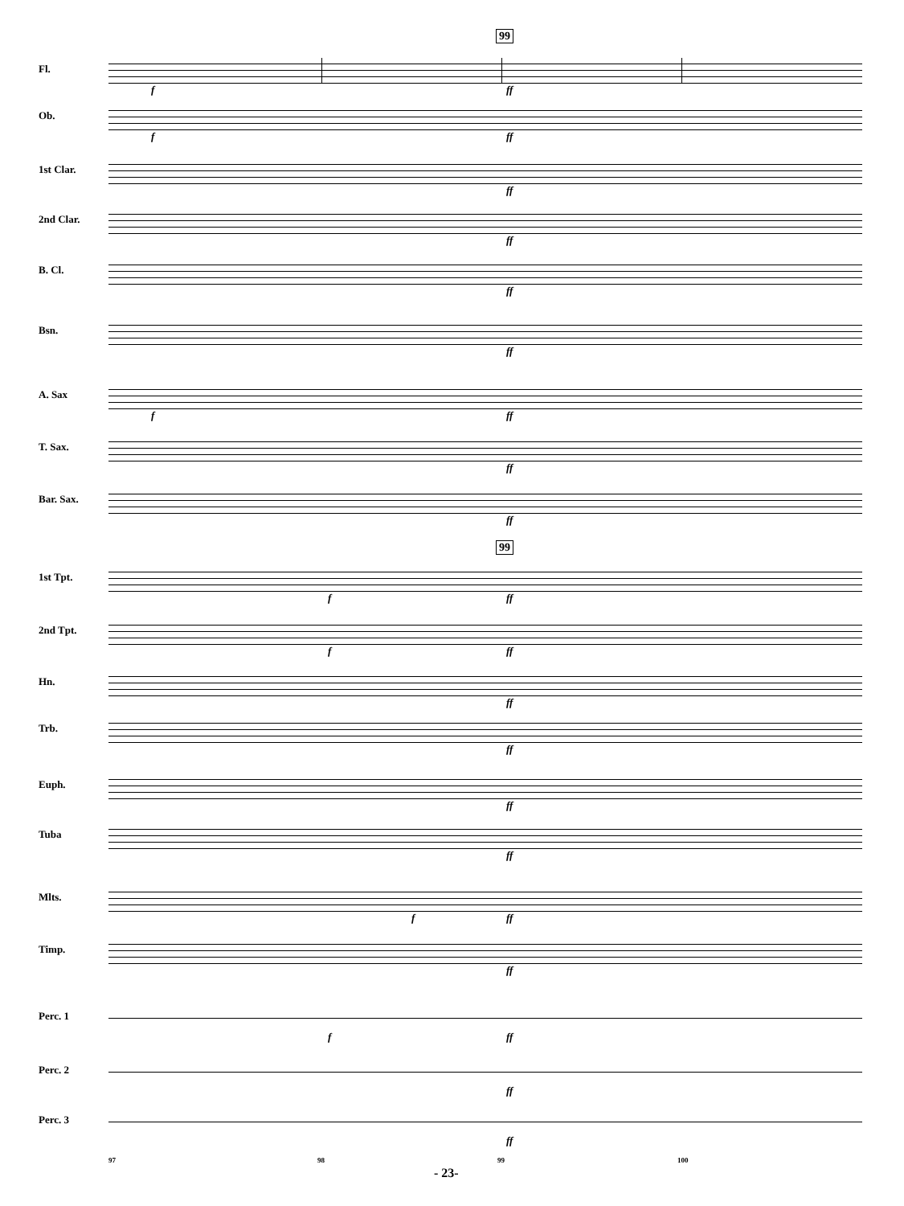99
Fl.
f ff
Ob.
f ff
1st Clar.
ff
2nd Clar.
ff
B. Cl.
ff
Bsn.
ff
A. Sax
f ff
T. Sax.
ff
Bar. Sax.
ff
99
1st Tpt.
f ff
2nd Tpt.
f ff
Hn.
ff
Trb.
ff
Euph.
ff
Tuba
ff
Mlts.
f ff
Timp.
ff
Perc. 1
f ff
Perc. 2
ff
Perc. 3
ff
97 98 99 100
- 23-